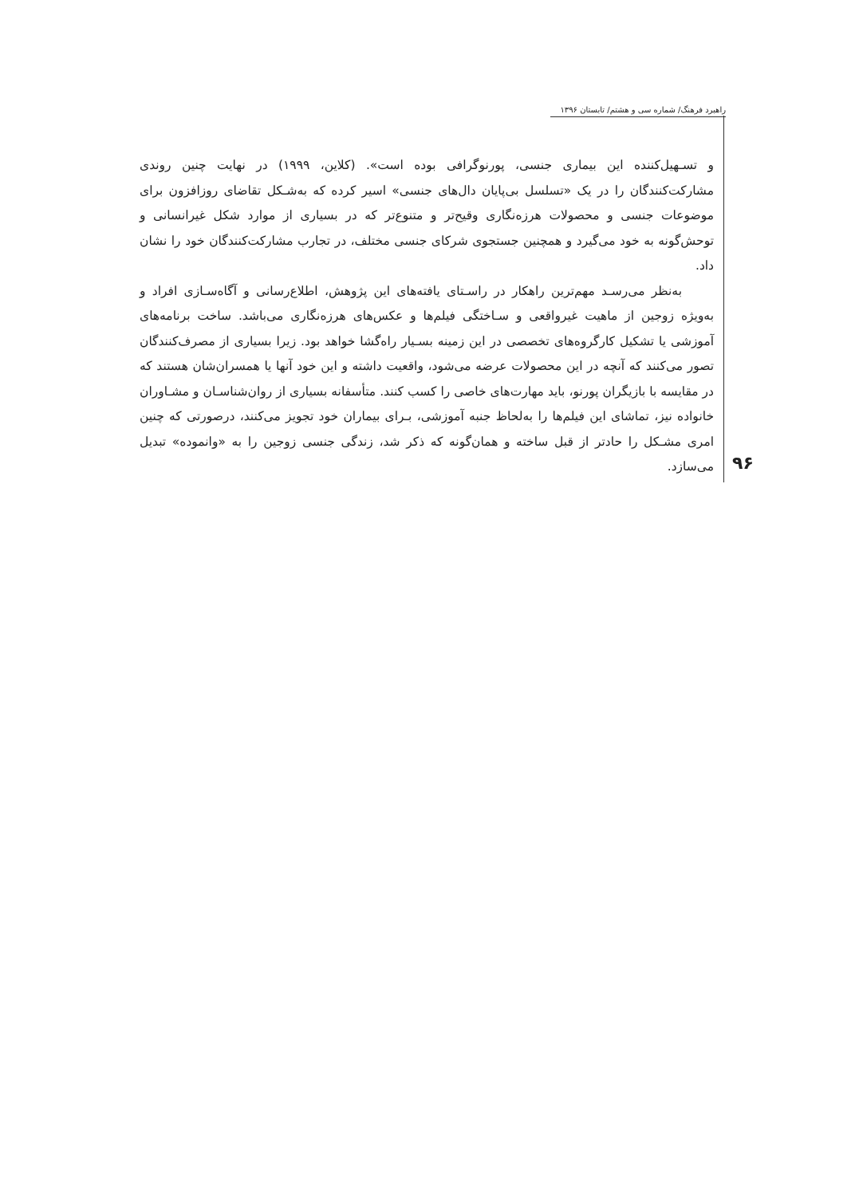راهبرد فرهنگ/ شماره سی و هشتم/ تابستان ۱۳۹۶
و تسـهیل‌کننده این بیماری جنسی، پورنوگرافی بوده است». (کلاین، ۱۹۹۹) در نهایت چنین روندی مشارکت‌کنندگان را در یک «تسلسل بی‌پایان دال‌های جنسی» اسیر کرده که به‌شـکل تقاضای روزافزون برای موضوعات جنسی و محصولات هرزه‌نگاری وقیح‌تر و متنوع‌تر که در بسیاری از موارد شکل غیرانسانی و توحش‌گونه به خود می‌گیرد و همچنین جستجوی شرکای جنسی مختلف، در تجارب مشارکت‌کنندگان خود را نشان داد.
به‌نظر می‌رسـد مهم‌ترین راهکار در راسـتای یافته‌های این پژوهش، اطلاع‌رسانی و آگاه‌سـازی افراد و به‌ویژه زوجین از ماهیت غیرواقعی و سـاختگی فیلم‌ها و عکس‌های هرزه‌نگاری می‌باشد. ساخت برنامه‌های آموزشی یا تشکیل کارگروه‌های تخصصی در این زمینه بسـیار راه‌گشا خواهد بود. زیرا بسیاری از مصرف‌کنندگان تصور می‌کنند که آنچه در این محصولات عرضه می‌شود، واقعیت داشته و این خود آنها یا همسران‌شان هستند که در مقایسه با بازیگران پورنو، باید مهارت‌های خاصی را کسب کنند. متأسفانه بسیاری از روان‌شناسـان و مشـاوران خانواده نیز، تماشای این فیلم‌ها را به‌لحاظ جنبه آموزشی، بـرای بیماران خود تجویز می‌کنند، درصورتی که چنین امری مشـکل را حادتر از قبل ساخته و همان‌گونه که ذکر شد، زندگی جنسی زوجین را به «وانموده» تبدیل می‌سازد.
۹۶